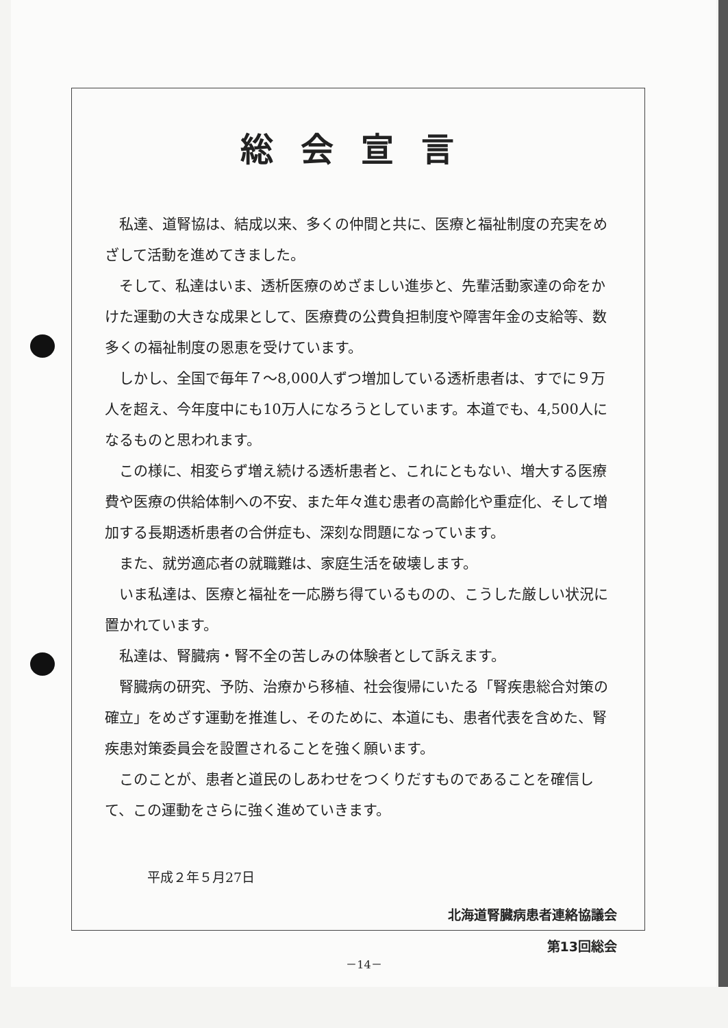総会宣言
私達、道腎協は、結成以来、多くの仲間と共に、医療と福祉制度の充実をめざして活動を進めてきました。
そして、私達はいま、透析医療のめざましい進歩と、先輩活動家達の命をかけた運動の大きな成果として、医療費の公費負担制度や障害年金の支給等、数多くの福祉制度の恩恵を受けています。
しかし、全国で毎年７～8,000人ずつ増加している透析患者は、すでに９万人を超え、今年度中にも10万人になろうとしています。本道でも、4,500人になるものと思われます。
この様に、相変らず増え続ける透析患者と、これにともない、増大する医療費や医療の供給体制への不安、また年々進む患者の高齢化や重症化、そして増加する長期透析患者の合併症も、深刻な問題になっています。
また、就労適応者の就職難は、家庭生活を破壊します。
いま私達は、医療と福祉を一応勝ち得ているものの、こうした厳しい状況に置かれています。
私達は、腎臓病・腎不全の苦しみの体験者として訴えます。
腎臓病の研究、予防、治療から移植、社会復帰にいたる「腎疾患総合対策の確立」をめざす運動を推進し、そのために、本道にも、患者代表を含めた、腎疾患対策委員会を設置されることを強く願います。
このことが、患者と道民のしあわせをつくりだすものであることを確信して、この運動をさらに強く進めていきます。
平成２年５月27日
北海道腎臓病患者連絡協議会
第13回総会
－14－